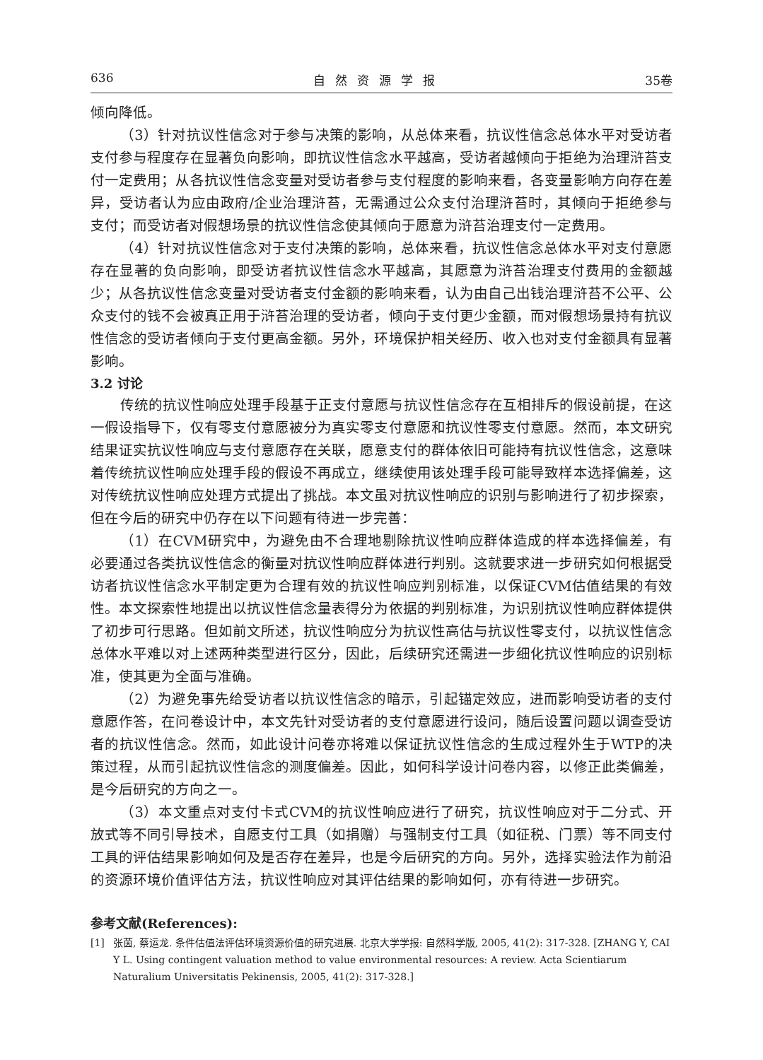636 自然资源学报 35卷
倾向降低。
（3）针对抗议性信念对于参与决策的影响，从总体来看，抗议性信念总体水平对受访者支付参与程度存在显著负向影响，即抗议性信念水平越高，受访者越倾向于拒绝为治理浒苔支付一定费用；从各抗议性信念变量对受访者参与支付程度的影响来看，各变量影响方向存在差异，受访者认为应由政府/企业治理浒苔，无需通过公众支付治理浒苔时，其倾向于拒绝参与支付；而受访者对假想场景的抗议性信念使其倾向于愿意为浒苔治理支付一定费用。
（4）针对抗议性信念对于支付决策的影响，总体来看，抗议性信念总体水平对支付意愿存在显著的负向影响，即受访者抗议性信念水平越高，其愿意为浒苔治理支付费用的金额越少；从各抗议性信念变量对受访者支付金额的影响来看，认为由自己出钱治理浒苔不公平、公众支付的钱不会被真正用于浒苔治理的受访者，倾向于支付更少金额，而对假想场景持有抗议性信念的受访者倾向于支付更高金额。另外，环境保护相关经历、收入也对支付金额具有显著影响。
3.2 讨论
传统的抗议性响应处理手段基于正支付意愿与抗议性信念存在互相排斥的假设前提，在这一假设指导下，仅有零支付意愿被分为真实零支付意愿和抗议性零支付意愿。然而，本文研究结果证实抗议性响应与支付意愿存在关联，愿意支付的群体依旧可能持有抗议性信念，这意味着传统抗议性响应处理手段的假设不再成立，继续使用该处理手段可能导致样本选择偏差，这对传统抗议性响应处理方式提出了挑战。本文虽对抗议性响应的识别与影响进行了初步探索，但在今后的研究中仍存在以下问题有待进一步完善：
（1）在CVM研究中，为避免由不合理地剔除抗议性响应群体造成的样本选择偏差，有必要通过各类抗议性信念的衡量对抗议性响应群体进行判别。这就要求进一步研究如何根据受访者抗议性信念水平制定更为合理有效的抗议性响应判别标准，以保证CVM估值结果的有效性。本文探索性地提出以抗议性信念量表得分为依据的判别标准，为识别抗议性响应群体提供了初步可行思路。但如前文所述，抗议性响应分为抗议性高估与抗议性零支付，以抗议性信念总体水平难以对上述两种类型进行区分，因此，后续研究还需进一步细化抗议性响应的识别标准，使其更为全面与准确。
（2）为避免事先给受访者以抗议性信念的暗示，引起锚定效应，进而影响受访者的支付意愿作答，在问卷设计中，本文先针对受访者的支付意愿进行设问，随后设置问题以调查受访者的抗议性信念。然而，如此设计问卷亦将难以保证抗议性信念的生成过程外生于WTP的决策过程，从而引起抗议性信念的测度偏差。因此，如何科学设计问卷内容，以修正此类偏差，是今后研究的方向之一。
（3）本文重点对支付卡式CVM的抗议性响应进行了研究，抗议性响应对于二分式、开放式等不同引导技术，自愿支付工具（如捐赠）与强制支付工具（如征税、门票）等不同支付工具的评估结果影响如何及是否存在差异，也是今后研究的方向。另外，选择实验法作为前沿的资源环境价值评估方法，抗议性响应对其评估结果的影响如何，亦有待进一步研究。
参考文献(References):
[1] 张茵, 蔡运龙. 条件估值法评估环境资源价值的研究进展. 北京大学学报: 自然科学版, 2005, 41(2): 317-328. [ZHANG Y, CAI Y L. Using contingent valuation method to value environmental resources: A review. Acta Scientiarum Naturalium Universitatis Pekinensis, 2005, 41(2): 317-328.]